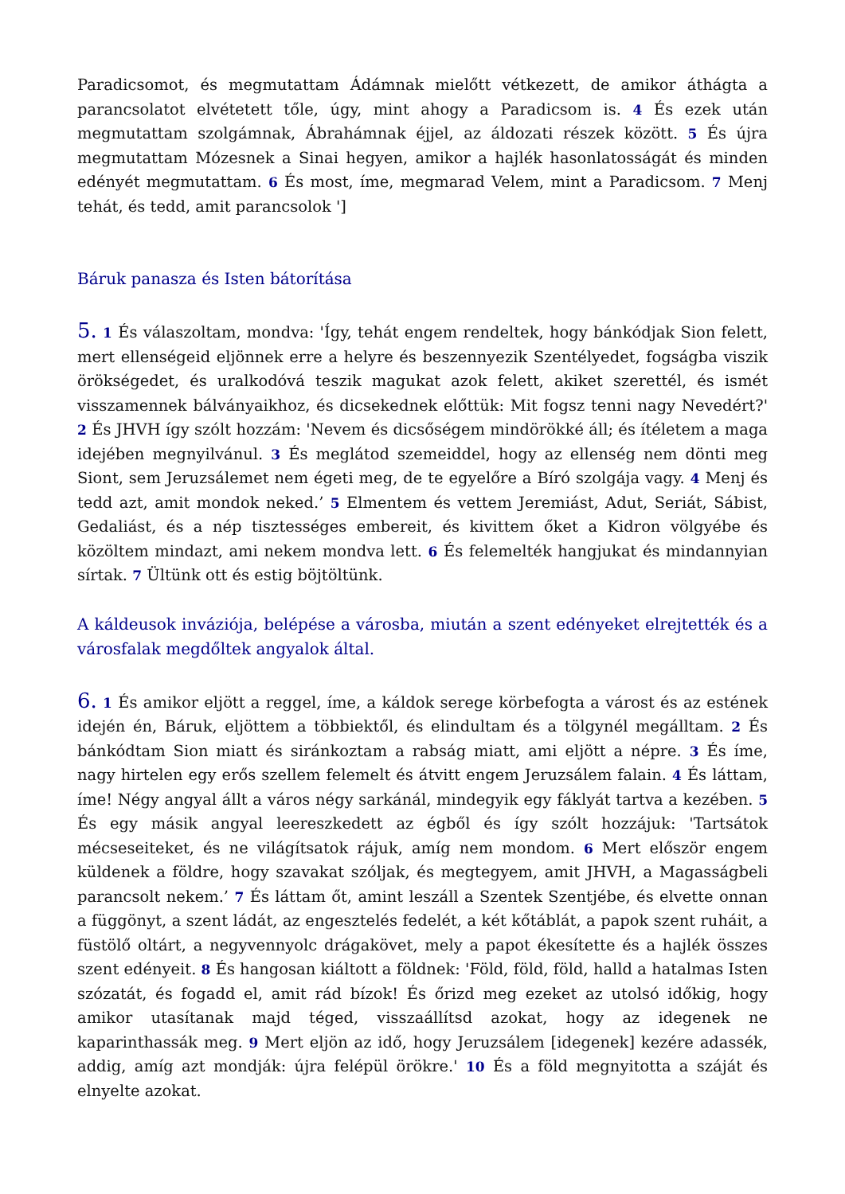Paradicsomot, és megmutattam Ádámnak mielőtt vétkezett, de amikor áthágta a parancsolatot elvétetett tőle, úgy, mint ahogy a Paradicsom is. 4 És ezek után megmutattam szolgámnak, Ábrahámnak éjjel, az áldozati részek között. 5 És újra megmutattam Mózesnek a Sinai hegyen, amikor a hajlék hasonlatosságát és minden edényét megmutattam. 6 És most, íme, megmarad Velem, mint a Paradicsom. 7 Menj tehát, és tedd, amit parancsolok ']
Báruk panasza és Isten bátorítása
5. 1 És válaszoltam, mondva: 'Így, tehát engem rendeltek, hogy bánkódjak Sion felett, mert ellenségeid eljönnek erre a helyre és beszennyezik Szentélyedet, fogságba viszik örökségedet, és uralkodóvá teszik magukat azok felett, akiket szerettél, és ismét visszamennek bálványaikhoz, és dicsekednek előttük: Mit fogsz tenni nagy Nevedért?' 2 És JHVH így szólt hozzám: 'Nevem és dicsőségem mindörökké áll; és ítéletem a maga idejében megnyilvánul. 3 És meglátod szemeiddel, hogy az ellenség nem dönti meg Siont, sem Jeruzsálemet nem égeti meg, de te egyelőre a Bíró szolgája vagy. 4 Menj és tedd azt, amit mondok neked.’ 5 Elmentem és vettem Jeremiást, Adut, Seriát, Sábist, Gedaliást, és a nép tisztességes embereit, és kivittem őket a Kidron völgyébe és közöltem mindazt, ami nekem mondva lett. 6 És felemelték hangjukat és mindannyian sírtak. 7 Ültünk ott és estig böjtöltünk.
A káldeusok inváziója, belépése a városba, miután a szent edényeket elrejtették és a városfalak megdőltek angyalok által.
6. 1 És amikor eljött a reggel, íme, a káldok serege körbefogta a várost és az estének idején én, Báruk, eljöttem a többiektől, és elindultam és a tölgynél megálltam. 2 És bánkódtam Sion miatt és siránkoztam a rabság miatt, ami eljött a népre. 3 És íme, nagy hirtelen egy erős szellem felemelt és átvitt engem Jeruzsálem falain. 4 És láttam, íme! Négy angyal állt a város négy sarkánál, mindegyik egy fáklyát tartva a kezében. 5 És egy másik angyal leereszkedett az égből és így szólt hozzájuk: 'Tartsátok mécseseiteket, és ne világítsatok rájuk, amíg nem mondom. 6 Mert először engem küldenek a földre, hogy szavakat szóljak, és megtegyem, amit JHVH, a Magasságbeli parancsolt nekem.’ 7 És láttam őt, amint leszáll a Szentek Szentjébe, és elvette onnan a függönyt, a szent ládát, az engesztelés fedelét, a két kőtáblát, a papok szent ruháit, a füstölő oltárt, a negyvennyolc drágakövet, mely a papot ékesítette és a hajlék összes szent edényeit. 8 És hangosan kiáltott a földnek: 'Föld, föld, föld, halld a hatalmas Isten szózatát, és fogadd el, amit rád bízok! És őrizd meg ezeket az utolsó időkig, hogy amikor utasítanak majd téged, visszaállítsd azokat, hogy az idegenek ne kaparinthassák meg. 9 Mert eljön az idő, hogy Jeruzsálem [idegenek] kezére adassék, addig, amíg azt mondják: újra felépül örökre.' 10 És a föld megnyitotta a száját és elnyelte azokat.